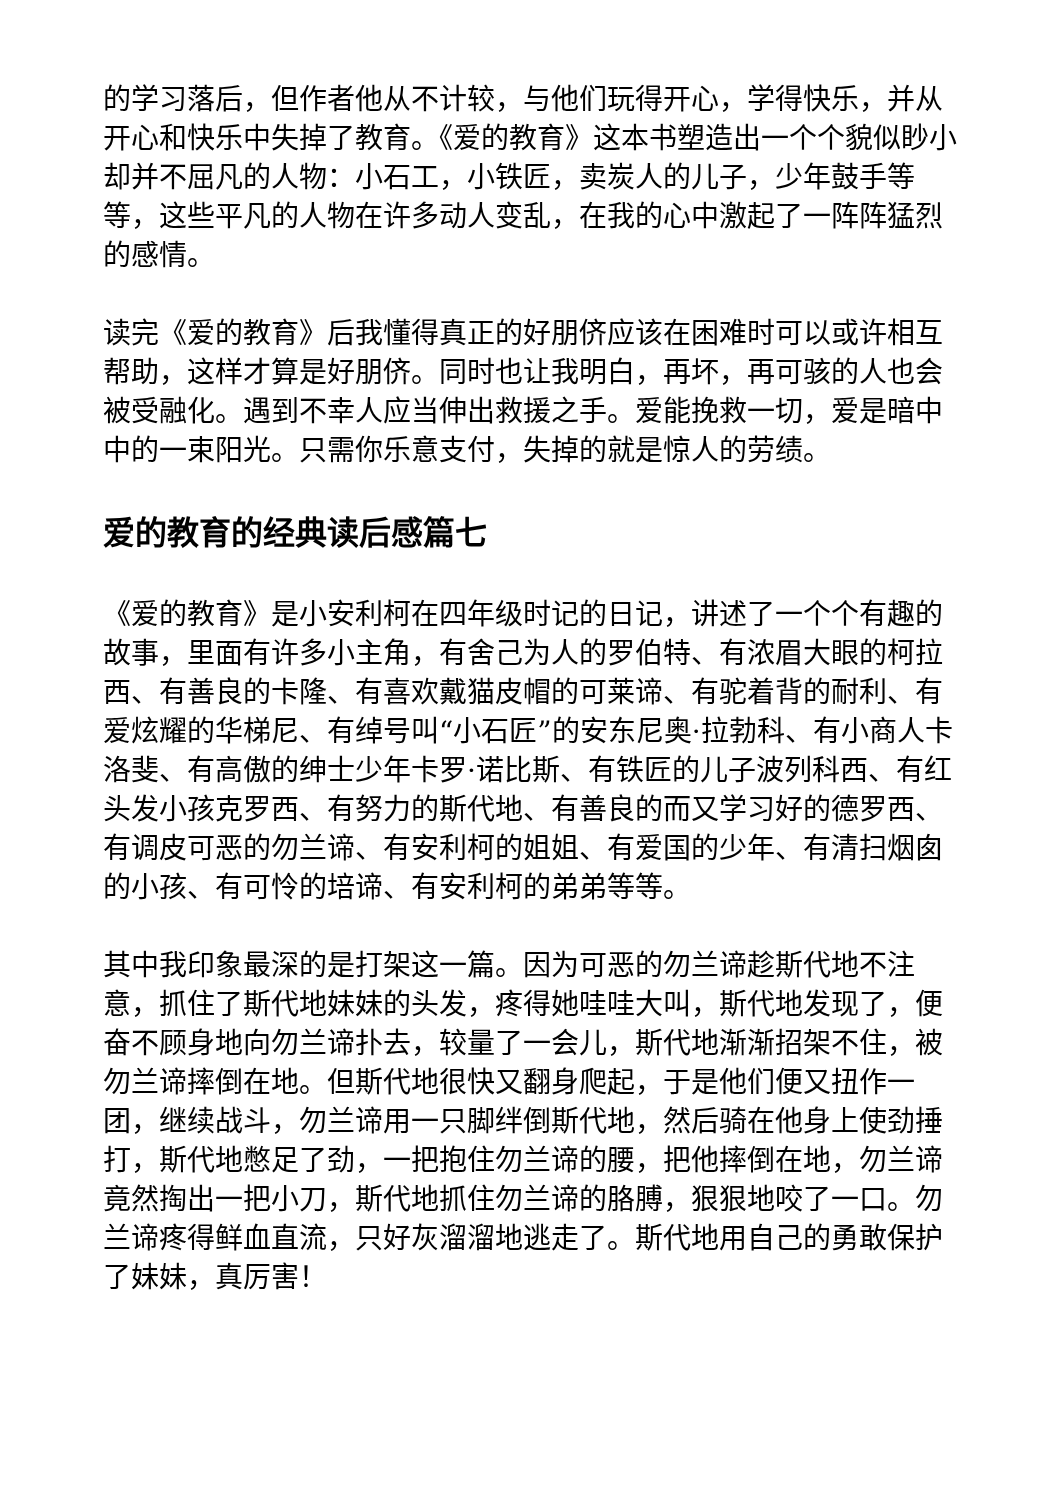的学习落后，但作者他从不计较，与他们玩得开心，学得快乐，并从开心和快乐中失掉了教育。《爱的教育》这本书塑造出一个个貌似眇小却并不屈凡的人物：小石工，小铁匠，卖炭人的儿子，少年鼓手等等，这些平凡的人物在许多动人变乱，在我的心中激起了一阵阵猛烈的感情。
读完《爱的教育》后我懂得真正的好朋侪应该在困难时可以或许相互帮助，这样才算是好朋侪。同时也让我明白，再坏，再可骇的人也会被受融化。遇到不幸人应当伸出救援之手。爱能挽救一切，爱是暗中中的一束阳光。只需你乐意支付，失掉的就是惊人的劳绩。
爱的教育的经典读后感篇七
《爱的教育》是小安利柯在四年级时记的日记，讲述了一个个有趣的故事，里面有许多小主角，有舍己为人的罗伯特、有浓眉大眼的柯拉西、有善良的卡隆、有喜欢戴猫皮帽的可莱谛、有驼着背的耐利、有爱炫耀的华梯尼、有绰号叫“小石匠”的安东尼奥·拉勃科、有小商人卡洛斐、有高傲的绅士少年卡罗·诺比斯、有铁匠的儿子波列科西、有红头发小孩克罗西、有努力的斯代地、有善良的而又学习好的德罗西、有调皮可恶的勿兰谛、有安利柯的姐姐、有爱国的少年、有清扫烟囱的小孩、有可怜的培谛、有安利柯的弟弟等等。
其中我印象最深的是打架这一篇。因为可恶的勿兰谛趁斯代地不注意，抓住了斯代地妹妹的头发，疼得她哇哇大叫，斯代地发现了，便奋不顾身地向勿兰谛扑去，较量了一会儿，斯代地渐渐招架不住，被勿兰谛摔倒在地。但斯代地很快又翻身爬起，于是他们便又扭作一团，继续战斗，勿兰谛用一只脚绊倒斯代地，然后骑在他身上使劲捶打，斯代地憋足了劲，一把抱住勿兰谛的腰，把他摔倒在地，勿兰谛竟然掏出一把小刀，斯代地抓住勿兰谛的胳膊，狠狠地咬了一口。勿兰谛疼得鲜血直流，只好灰溜溜地逃走了。斯代地用自己的勇敢保护了妹妹，真厉害！